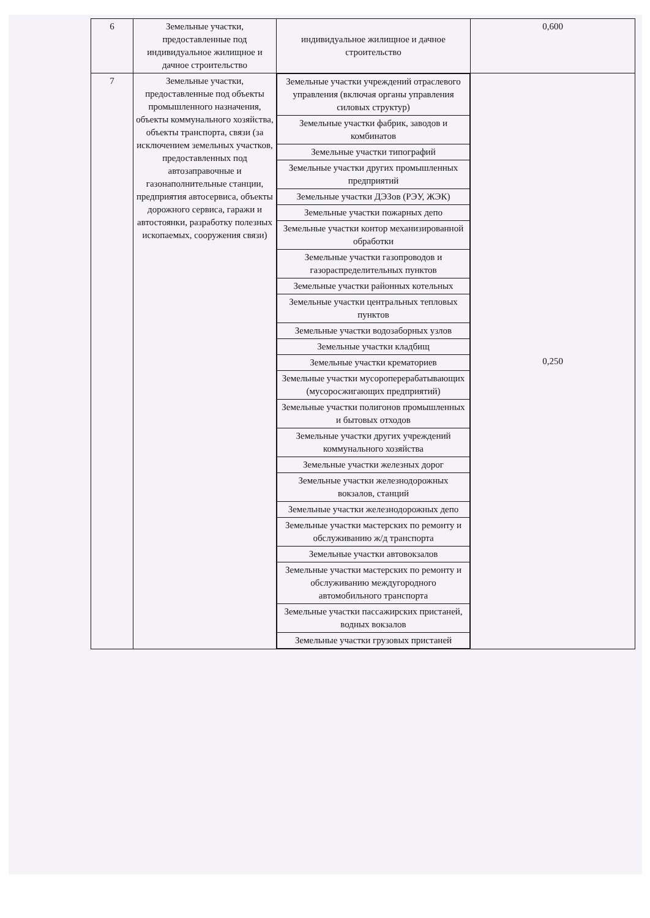| 6 | Земельные участки, предоставленные под индивидуальное жилищное и дачное строительство | индивидуальное жилищное и дачное строительство | 0,600 |
| 7 | Земельные участки, предоставленные под объекты промышленного назначения, объекты коммунального хозяйства, объекты транспорта, связи (за исключением земельных участков, предоставленных под автозаправочные и газонаполнительные станции, предприятия автосервиса, объекты дорожного сервиса, гаражи и автостоянки, разработку полезных ископаемых, сооружения связи) | / Земельные участки учреждений отраслевого управления (включая органы управления силовых структур) / / Земельные участки фабрик, заводов и комбинатов / / Земельные участки типографий / / Земельные участки других промышленных предприятий / / Земельные участки ДЭЗов (РЭУ, ЖЭК) / / Земельные участки пожарных депо / / Земельные участки контор механизированной обработки / / Земельные участки газопроводов и газораспределительных пунктов / / Земельные участки районных котельных / / Земельные участки центральных тепловых пунктов / / Земельные участки водозаборных узлов / / Земельные участки кладбищ / / Земельные участки крематориев / / Земельные участки мусороперерабатывающих (мусоросжигающих предприятий) / / Земельные участки полигонов промышленных и бытовых отходов / / Земельные участки других учреждений коммунального хозяйства / / Земельные участки железных дорог / / Земельные участки железнодорожных вокзалов, станций / / Земельные участки железнодорожных депо / / Земельные участки мастерских по ремонту и обслуживанию ж/д транспорта / / Земельные участки автовокзалов / / Земельные участки мастерских по ремонту и обслуживанию междугородного автомобильного транспорта / / Земельные участки пассажирских пристаней, водных вокзалов / / Земельные участки грузовых пристаней / | 0,250 |